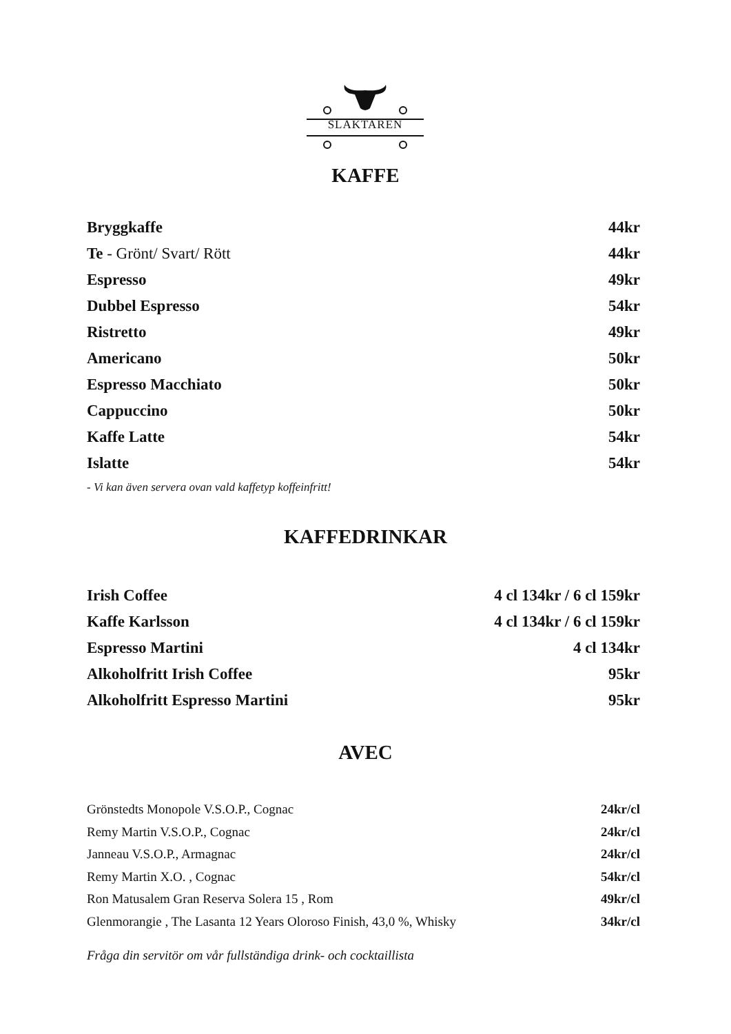SLAKTAREN
KAFFE
Bryggkaffe 44kr
Te - Grönt/ Svart/ Rött 44kr
Espresso 49kr
Dubbel Espresso 54kr
Ristretto 49kr
Americano 50kr
Espresso Macchiato 50kr
Cappuccino 50kr
Kaffe Latte 54kr
Islatte 54kr
- Vi kan även servera ovan vald kaffetyp koffeinfritt!
KAFFEDRINKAR
Irish Coffee 4 cl 134kr / 6 cl 159kr
Kaffe Karlsson 4 cl 134kr / 6 cl 159kr
Espresso Martini 4 cl 134kr
Alkoholfritt Irish Coffee 95kr
Alkoholfritt Espresso Martini 95kr
AVEC
Grönstedts Monopole V.S.O.P., Cognac 24kr/cl
Remy Martin V.S.O.P., Cognac 24kr/cl
Janneau V.S.O.P., Armagnac 24kr/cl
Remy Martin X.O. , Cognac 54kr/cl
Ron Matusalem Gran Reserva Solera 15 , Rom 49kr/cl
Glenmorangie , The Lasanta 12 Years Oloroso Finish, 43,0 %, Whisky 34kr/cl
Fråga din servitör om vår fullständiga drink- och cocktaillista